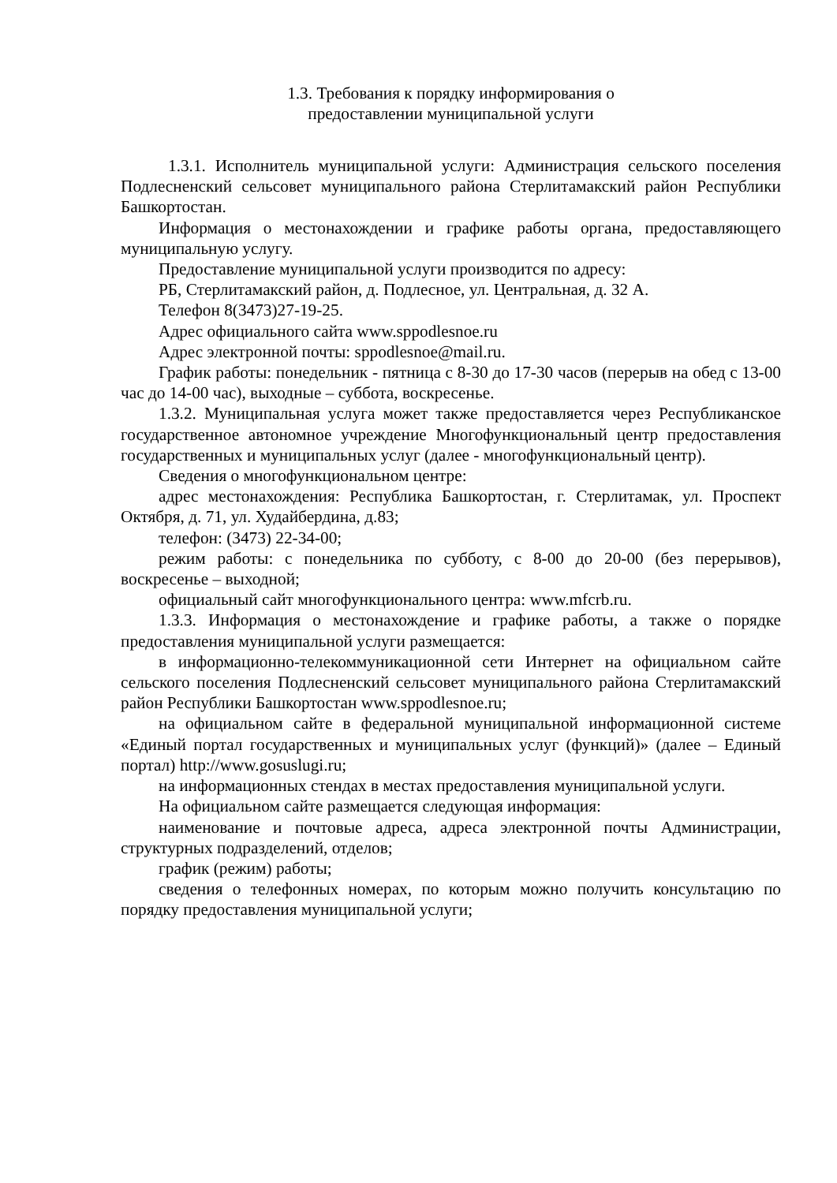1.3. Требования к порядку информирования о
предоставлении муниципальной услуги
1.3.1. Исполнитель муниципальной услуги: Администрация сельского поселения Подлесненский сельсовет муниципального района Стерлитамакский район Республики Башкортостан.
Информация о местонахождении и графике работы органа, предоставляющего муниципальную услугу.
Предоставление муниципальной услуги производится по адресу:
РБ, Стерлитамакский район, д. Подлесное, ул. Центральная, д. 32 А.
Телефон 8(3473)27-19-25.
Адрес официального сайта www.sppodlesnoe.ru
Адрес электронной почты: sppodlesnoe@mail.ru.
График работы: понедельник - пятница с 8-30 до 17-30 часов (перерыв на обед с 13-00 час до 14-00 час), выходные – суббота, воскресенье.
1.3.2. Муниципальная услуга может также предоставляется через Республиканское государственное автономное учреждение Многофункциональный центр предоставления государственных и муниципальных услуг (далее - многофункциональный центр).
Сведения о многофункциональном центре:
адрес местонахождения: Республика Башкортостан, г. Стерлитамак, ул. Проспект Октября, д. 71, ул. Худайбердина, д.83;
телефон: (3473) 22-34-00;
режим работы: с понедельника по субботу, с 8-00 до 20-00 (без перерывов), воскресенье – выходной;
официальный сайт многофункционального центра: www.mfcrb.ru.
1.3.3. Информация о местонахождение и графике работы, а также о порядке предоставления муниципальной услуги размещается:
в информационно-телекоммуникационной сети Интернет на официальном сайте сельского поселения Подлесненский сельсовет муниципального района Стерлитамакский район Республики Башкортостан www.sppodlesnoe.ru;
на официальном сайте в федеральной муниципальной информационной системе «Единый портал государственных и муниципальных услуг (функций)» (далее – Единый портал) http://www.gosuslugi.ru;
на информационных стендах в местах предоставления муниципальной услуги.
На официальном сайте размещается следующая информация:
наименование и почтовые адреса, адреса электронной почты Администрации, структурных подразделений, отделов;
график (режим) работы;
сведения о телефонных номерах, по которым можно получить консультацию по порядку предоставления муниципальной услуги;